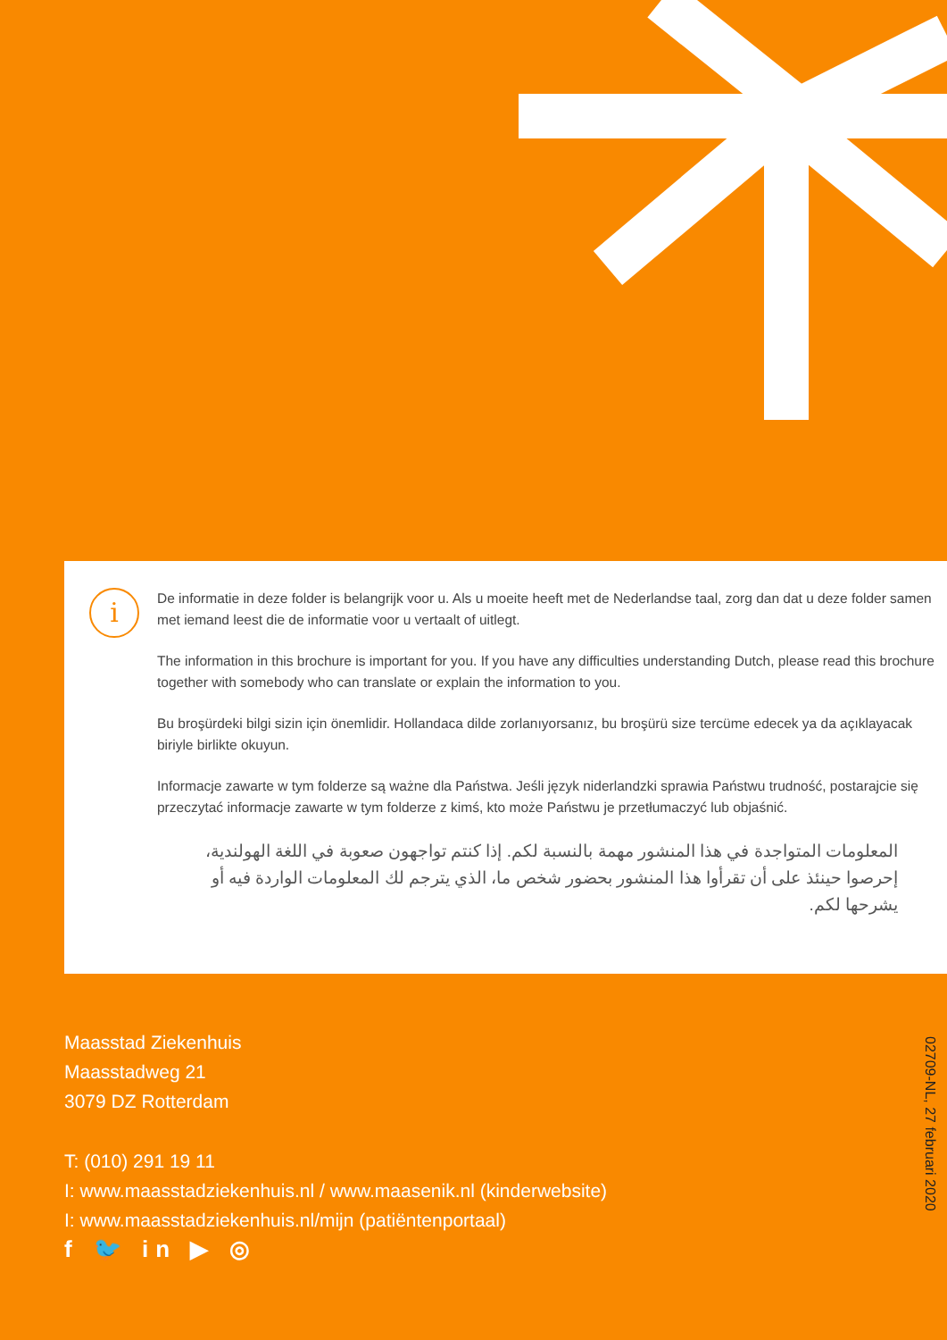i
De informatie in deze folder is belangrijk voor u. Als u moeite heeft met de Nederlandse taal, zorg dan dat u deze folder samen met iemand leest die de informatie voor u vertaalt of uitlegt.
The information in this brochure is important for you. If you have any difficulties understanding Dutch, please read this brochure together with somebody who can translate or explain the information to you.
Bu broşürdeki bilgi sizin için önemlidir. Hollandaca dilde zorlanıyorsanız, bu broşürü size tercüme edecek ya da açıklayacak biriyle birlikte okuyun.
Informacje zawarte w tym folderze są ważne dla Państwa. Jeśli język niderlandzki sprawia Państwu trudność, postarajcie się przeczytać informacje zawarte w tym folderze z kimś, kto może Państwu je przetłumaczyć lub objaśnić.
المعلومات المتواجدة في هذا المنشور مهمة بالنسبة لكم. إذا كنتم تواجهون صعوبة في اللغة الهولندية، إحرصوا حينئذ على أن تقرأوا هذا المنشور بحضور شخص ما، الذي يترجم لك المعلومات الواردة فيه أو يشرحها لكم.
Maasstad Ziekenhuis
Maasstadweg 21
3079 DZ Rotterdam
T: (010) 291 19 11
I: www.maasstadziekenhuis.nl / www.maasenik.nl (kinderwebsite)
I: www.maasstadziekenhuis.nl/mijn (patiëntenportaal)
f 🐦 in ▶ ◎
02709-NL, 27 februari 2020